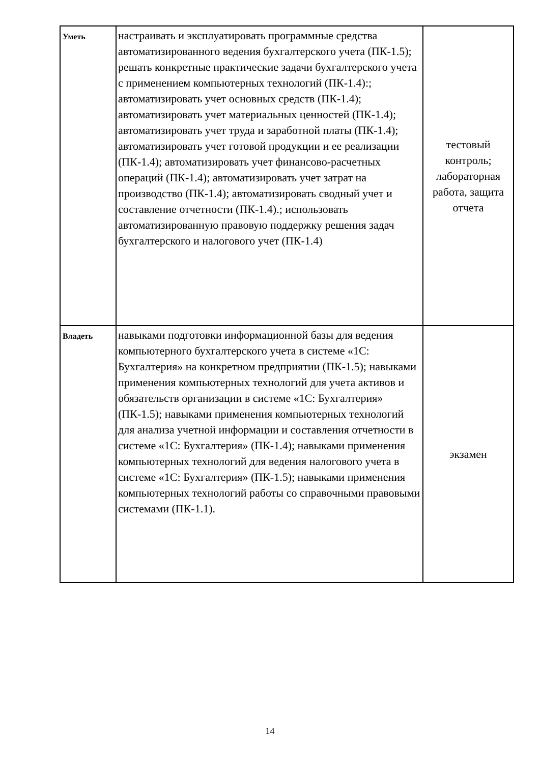| Уметь | настраивать и эксплуатировать программные средства автоматизированного ведения бухгалтерского учета (ПК-1.5); решать конкретные практические задачи бухгалтерского учета с применением компьютерных технологий (ПК-1.4):; автоматизировать учет основных средств (ПК-1.4); автоматизировать учет материальных ценностей (ПК-1.4); автоматизировать учет труда и заработной платы (ПК-1.4); автоматизировать учет готовой продукции и ее реализации (ПК-1.4); автоматизировать учет финансово-расчетных операций (ПК-1.4); автоматизировать учет затрат на производство (ПК-1.4); автоматизировать сводный учет и составление отчетности (ПК-1.4).; использовать автоматизированную правовую поддержку решения задач бухгалтерского и налогового учет (ПК-1.4) | тестовый контроль; лабораторная работа, защита отчета |
| Владеть | навыками подготовки информационной базы для ведения компьютерного бухгалтерского учета в системе «1С: Бухгалтерия» на конкретном предприятии (ПК-1.5); навыками применения компьютерных технологий для учета активов и обязательств организации в системе «1С: Бухгалтерия» (ПК-1.5); навыками применения компьютерных технологий для анализа учетной информации и составления отчетности в системе «1С: Бухгалтерия» (ПК-1.4); навыками применения компьютерных технологий для ведения налогового учета в системе «1С: Бухгалтерия» (ПК-1.5); навыками применения компьютерных технологий работы со справочными правовыми системами (ПК-1.1). | экзамен |
14